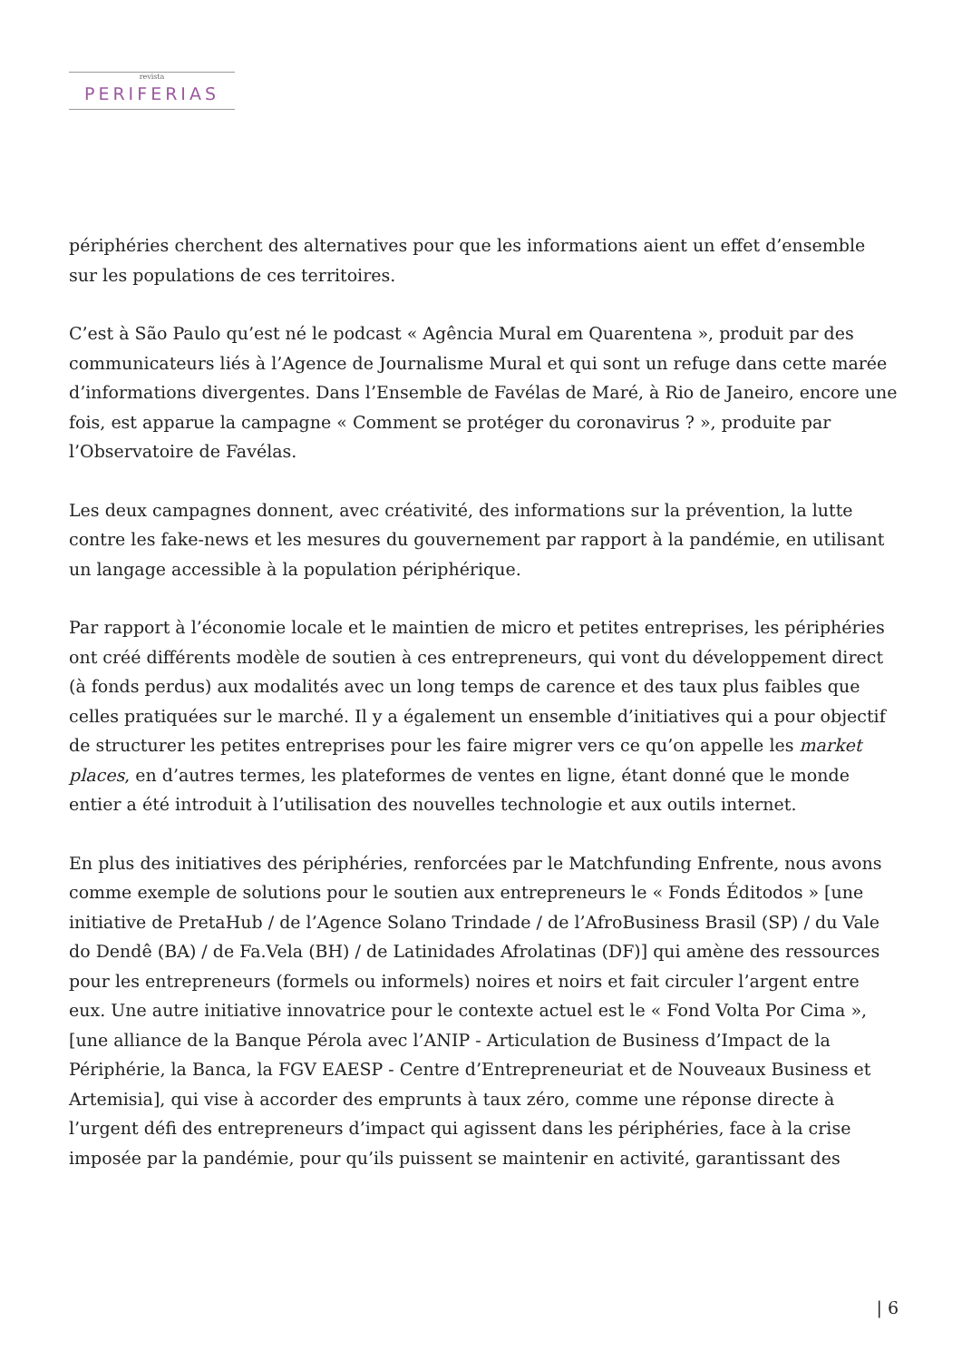revista
PERIFERIAS
périphéries cherchent des alternatives pour que les informations aient un effet d’ensemble sur les populations de ces territoires.
C’est à São Paulo qu’est né le podcast « Agência Mural em Quarentena », produit par des communicateurs liés à l’Agence de Journalisme Mural et qui sont un refuge dans cette marée d’informations divergentes. Dans l’Ensemble de Favélas de Maré, à Rio de Janeiro, encore une fois, est apparue la campagne « Comment se protéger du coronavirus ? », produite par l’Observatoire de Favélas.
Les deux campagnes donnent, avec créativité, des informations sur la prévention, la lutte contre les fake-news et les mesures du gouvernement par rapport à la pandémie, en utilisant un langage accessible à la population périphérique.
Par rapport à l’économie locale et le maintien de micro et petites entreprises, les périphéries ont créé différents modèle de soutien à ces entrepreneurs, qui vont du développement direct (à fonds perdus) aux modalités avec un long temps de carence et des taux plus faibles que celles pratiquées sur le marché. Il y a également un ensemble d’initiatives qui a pour objectif de structurer les petites entreprises pour les faire migrer vers ce qu’on appelle les market places, en d’autres termes, les plateformes de ventes en ligne, étant donné que le monde entier a été introduit à l’utilisation des nouvelles technologie et aux outils internet.
En plus des initiatives des périphéries, renforcées par le Matchfunding Enfrente, nous avons comme exemple de solutions pour le soutien aux entrepreneurs le « Fonds Éditodos » [une initiative de PretaHub / de l’Agence Solano Trindade / de l’AfroBusiness Brasil (SP) / du Vale do Dendê (BA) / de Fa.Vela (BH) / de Latinidades Afrolatinas (DF)] qui amène des ressources pour les entrepreneurs (formels ou informels) noires et noirs et fait circuler l’argent entre eux. Une autre initiative innovatrice pour le contexte actuel est le « Fond Volta Por Cima », [une alliance de la Banque Pérola avec l’ANIP - Articulation de Business d’Impact de la Périphérie, la Banca, la FGV EAESP - Centre d’Entrepreneuriat et de Nouveaux Business et Artemisia], qui vise à accorder des emprunts à taux zéro, comme une réponse directe à l’urgent défi des entrepreneurs d’impact qui agissent dans les périphéries, face à la crise imposée par la pandémie, pour qu’ils puissent se maintenir en activité, garantissant des
| 6